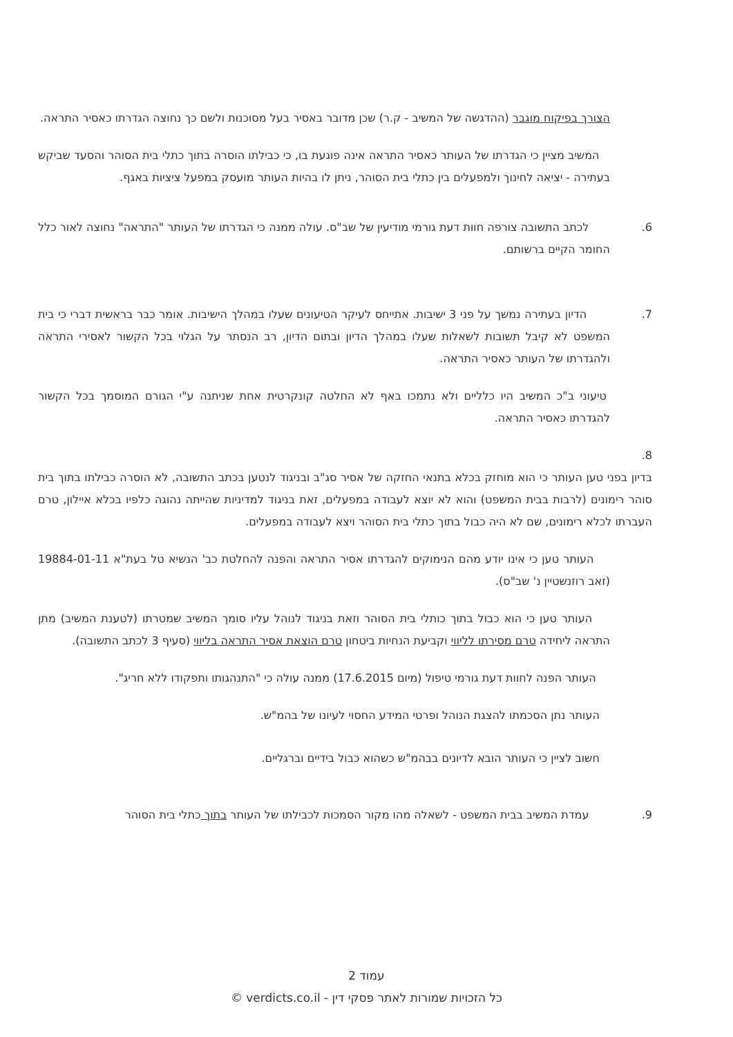הצורך בפיקוח מוגבר (ההדגשה של המשיב - ק.ר) שכן מדובר באסיר בעל מסוכנות ולשם כך נחוצה הגדרתו כאסיר התראה.
המשיב מציין כי הגדרתו של העותר כאסיר התראה אינה פוגעת בו, כי כבילתו הוסרה בתוך כתלי בית הסוהר והסעד שביקש בעתירה - יציאה לחינוך ולמפעלים בין כתלי בית הסוהר, ניתן לו בהיות העותר מועסק במפעל ציציות באגף.
6. לכתב התשובה צורפה חוות דעת גורמי מודיעין של שב"ס. עולה ממנה כי הגדרתו של העותר "התראה" נחוצה לאור כלל החומר הקיים ברשותם.
7. הדיון בעתירה נמשך על פני 3 ישיבות. אתייחס לעיקר הטיעונים שעלו במהלך הישיבות. אומר כבר בראשית דברי כי בית המשפט לא קיבל תשובות לשאלות שעלו במהלך הדיון ובתום הדיון, רב הנסתר על הגלוי בכל הקשור לאסירי התראה ולהגדרתו של העותר כאסיר התראה.
טיעוני ב"כ המשיב היו כלליים ולא נתמכו באף לא החלטה קונקרטית אחת שניתנה ע"י הגורם המוסמך בכל הקשור להגדרתו כאסיר התראה.
8.
בדיון בפני טען העותר כי הוא מוחזק בכלא בתנאי החזקה של אסיר סג"ב ובניגוד לנטען בכתב התשובה, לא הוסרה כבילתו בתוך בית סוהר רימונים (לרבות בבית המשפט) והוא לא יוצא לעבודה במפעלים, זאת בניגוד למדיניות שהייתה נהוגה כלפיו בכלא איילון, טרם העברתו לכלא רימונים, שם לא היה כבול בתוך כתלי בית הסוהר ויצא לעבודה במפעלים.
העותר טען כי אינו יודע מהם הנימוקים להגדרתו אסיר התראה והפנה להחלטת כב' הנשיא טל בעת"א 19884-01-11 (זאב רוזנשטיין נ' שב"ס).
העותר טען כי הוא כבול בתוך כותלי בית הסוהר וזאת בניגוד לנוהל עליו סומך המשיב שמטרתו (לטענת המשיב) מתן התראה ליחידה טרם מסירתו לליווי וקביעת הנחיות ביטחון טרם הוצאת אסיר התראה בליווי (סעיף 3 לכתב התשובה).
העותר הפנה לחוות דעת גורמי טיפול (מיום 17.6.2015) ממנה עולה כי "התנהגותו ותפקודו ללא חריג".
העותר נתן הסכמתו להצגת הנוהל ופרטי המידע החסוי לעיונו של בהמ"ש.
חשוב לציין כי העותר הובא לדיונים בבהמ"ש כשהוא כבול בידיים וברגליים.
9. עמדת המשיב בבית המשפט - לשאלה מהו מקור הסמכות לכבילתו של העותר בתוך כתלי בית הסוהר
עמוד 2
כל הזכויות שמורות לאתר פסקי דין - verdicts.co.il ©